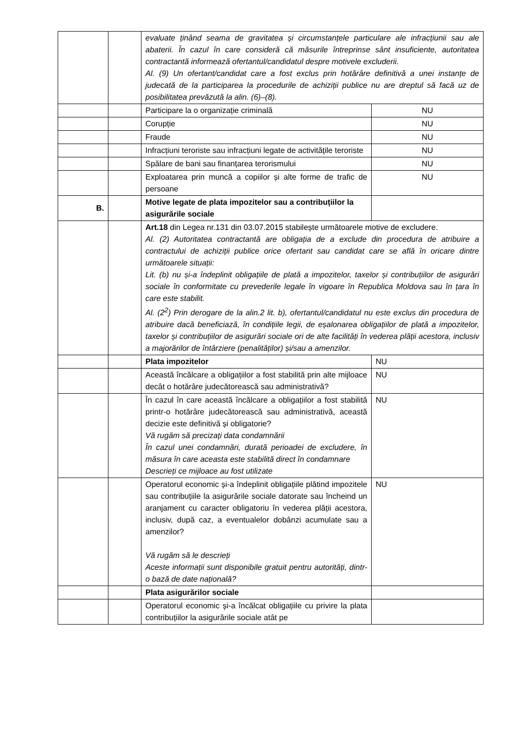| | | evaluate ținând seama de gravitatea și circumstanțele particulare ale infracțiunii sau ale abaterii. În cazul în care consideră că măsurile întreprinse sânt insuficiente, autoritatea contractantă informează ofertantul/candidatul despre motivele excluderii. Al. (9) Un ofertant/candidat care a fost exclus prin hotărâre definitivă a unei instanțe de judecată de la participarea la procedurile de achiziții publice nu are dreptul să facă uz de posibilitatea prevăzută la alin. (6)–(8). | |
| | | Participare la o organizație criminală | NU |
| | | Corupție | NU |
| | | Fraude | NU |
| | | Infracțiuni teroriste sau infracțiuni legate de activitățile teroriste | NU |
| | | Spălare de bani sau finanțarea terorismului | NU |
| | | Exploatarea prin muncă a copiilor și alte forme de trafic de persoane | NU |
| B. | | Motive legate de plata impozitelor sau a contribuțiilor la asigurările sociale | |
| | | Art.18 din Legea nr.131 din 03.07.2015 stabilește următoarele motive de excludere. Al. (2) Autoritatea contractantă are obligația de a exclude din procedura de atribuire a contractului de achiziții publice orice ofertant sau candidat care se află în oricare dintre următoarele situații: Lit. (b) nu și-a îndeplinit obligațiile de plată a impozitelor, taxelor și contribuțiilor de asigurări sociale în conformitate cu prevederile legale în vigoare în Republica Moldova sau în țara în care este stabilit. Al. (2<sup>2</sup>) Prin derogare de la alin.2 lit. b), ofertantul/candidatul nu este exclus din procedura de atribuire dacă beneficiază, în condițiile legii, de eșalonarea obligațiilor de plată a impozitelor, taxelor și contribuțiilor de asigurări sociale ori de alte facilități în vederea plății acestora, inclusiv a majorărilor de întârziere (penalităților) și/sau a amenzilor. | |
| | | Plata impozitelor | NU |
| | | Această încălcare a obligațiilor a fost stabilită prin alte mijloace decât o hotărâre judecătorească sau administrativă? | NU |
| | | În cazul în care această încălcare a obligațiilor a fost stabilită printr-o hotărâre judecătorească sau administrativă, această decizie este definitivă și obligatorie? Vă rugăm să precizați data condamnării În cazul unei condamnări, durată perioadei de excludere, în măsura în care aceasta este stabilită direct în condamnare Descrieți ce mijloace au fost utilizate | NU |
| | | Operatorul economic și-a îndeplinit obligațiile plătind impozitele sau contribuțiile la asigurările sociale datorate sau încheind un aranjament cu caracter obligatoriu în vederea plății acestora, inclusiv, după caz, a eventualelor dobânzi acumulate sau a amenzilor? Vă rugăm să le descrieți Aceste informații sunt disponibile gratuit pentru autorități, dintr-o bază de date națională? | NU |
| | | Plata asigurărilor sociale | |
| | | Operatorul economic și-a încălcat obligațiile cu privire la plata contribuțiilor la asigurările sociale atât pe | |